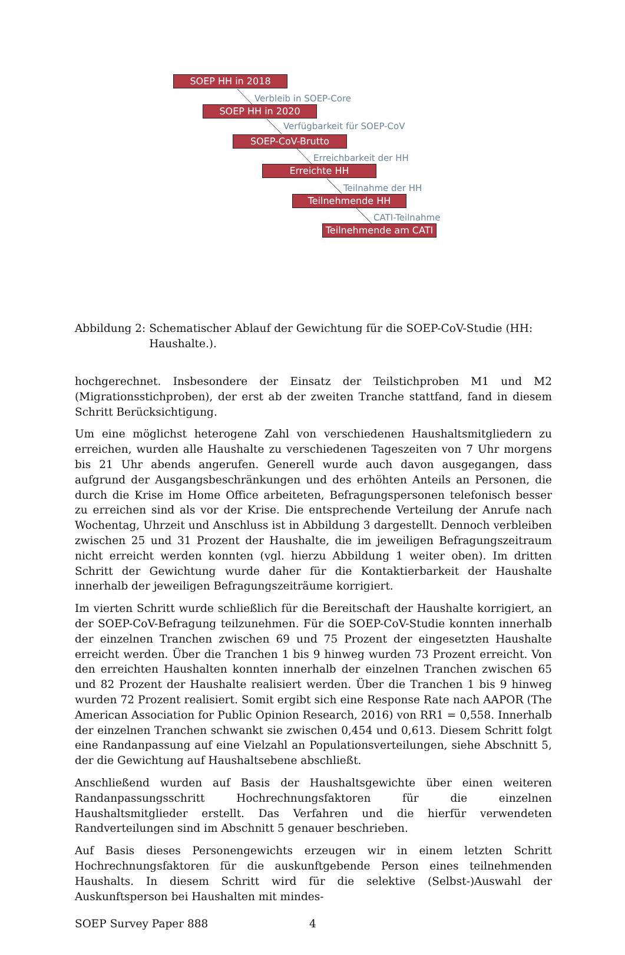SOEP HH in 2018
Verbleib in SOEP-Core
SOEP HH in 2020
Verfügbarkeit für SOEP-CoV
SOEP-CoV-Brutto
Erreichbarkeit der HH
Erreichte HH
Teilnahme der HH
Teilnehmende HH
CATI-Teilnahme
Teilnehmende am CATI
Abbildung 2: Schematischer Ablauf der Gewichtung für die SOEP-CoV-Studie (HH: Haushalte.).
hochgerechnet. Insbesondere der Einsatz der Teilstichproben M1 und M2 (Migrationsstichproben), der erst ab der zweiten Tranche stattfand, fand in diesem Schritt Berücksichtigung.
Um eine möglichst heterogene Zahl von verschiedenen Haushaltsmitgliedern zu erreichen, wurden alle Haushalte zu verschiedenen Tageszeiten von 7 Uhr morgens bis 21 Uhr abends angerufen. Generell wurde auch davon ausgegangen, dass aufgrund der Ausgangsbeschränkungen und des erhöhten Anteils an Personen, die durch die Krise im Home Office arbeiteten, Befragungspersonen telefonisch besser zu erreichen sind als vor der Krise. Die entsprechende Verteilung der Anrufe nach Wochentag, Uhrzeit und Anschluss ist in Abbildung 3 dargestellt. Dennoch verbleiben zwischen 25 und 31 Prozent der Haushalte, die im jeweiligen Befragungszeitraum nicht erreicht werden konnten (vgl. hierzu Abbildung 1 weiter oben). Im dritten Schritt der Gewichtung wurde daher für die Kontaktierbarkeit der Haushalte innerhalb der jeweiligen Befragungszeiträume korrigiert.
Im vierten Schritt wurde schließlich für die Bereitschaft der Haushalte korrigiert, an der SOEP-CoV-Befragung teilzunehmen. Für die SOEP-CoV-Studie konnten innerhalb der einzelnen Tranchen zwischen 69 und 75 Prozent der eingesetzten Haushalte erreicht werden. Über die Tranchen 1 bis 9 hinweg wurden 73 Prozent erreicht. Von den erreichten Haushalten konnten innerhalb der einzelnen Tranchen zwischen 65 und 82 Prozent der Haushalte realisiert werden. Über die Tranchen 1 bis 9 hinweg wurden 72 Prozent realisiert. Somit ergibt sich eine Response Rate nach AAPOR (The American Association for Public Opinion Research, 2016) von RR1 = 0,558. Innerhalb der einzelnen Tranchen schwankt sie zwischen 0,454 und 0,613. Diesem Schritt folgt eine Randanpassung auf eine Vielzahl an Populationsverteilungen, siehe Abschnitt 5, der die Gewichtung auf Haushaltsebene abschließt.
Anschließend wurden auf Basis der Haushaltsgewichte über einen weiteren Randanpassungsschritt Hochrechnungsfaktoren für die einzelnen Haushaltsmitglieder erstellt. Das Verfahren und die hierfür verwendeten Randverteilungen sind im Abschnitt 5 genauer beschrieben.
Auf Basis dieses Personengewichts erzeugen wir in einem letzten Schritt Hochrechnungsfaktoren für die auskunftgebende Person eines teilnehmenden Haushalts. In diesem Schritt wird für die selektive (Selbst-)Auswahl der Auskunftsperson bei Haushalten mit mindes-
SOEP Survey Paper 888 4